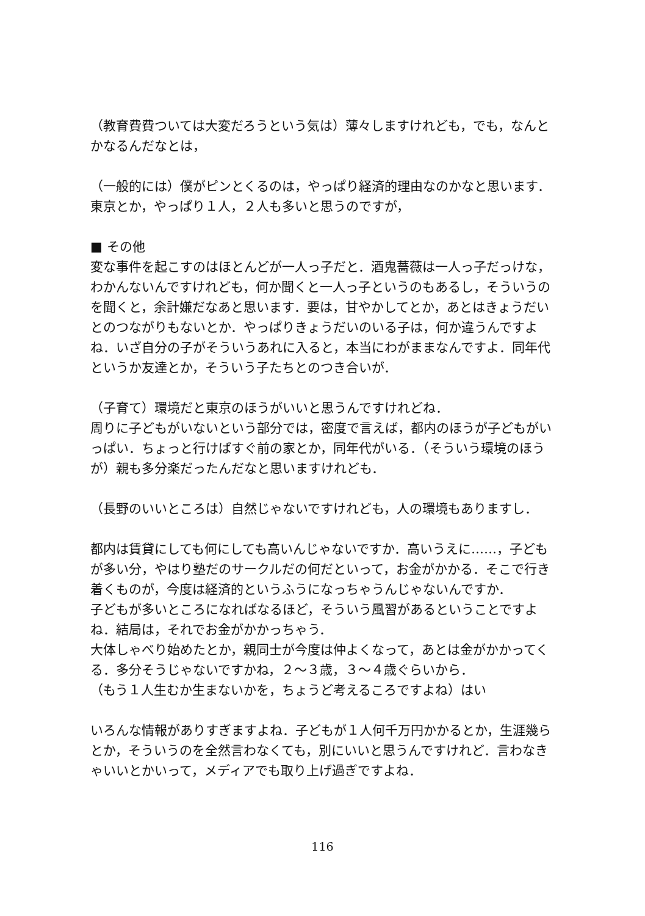（教育費費ついては大変だろうという気は）薄々しますけれども，でも，なんとかなるんだなとは，
（一般的には）僕がピンとくるのは，やっぱり経済的理由なのかなと思います．東京とか，やっぱり１人，２人も多いと思うのですが，
■ その他
変な事件を起こすのはほとんどが一人っ子だと．酒鬼薔薇は一人っ子だっけな，わかんないんですけれども，何か聞くと一人っ子というのもあるし，そういうのを聞くと，余計嫌だなあと思います．要は，甘やかしてとか，あとはきょうだいとのつながりもないとか．やっぱりきょうだいのいる子は，何か違うんですよね．いざ自分の子がそういうあれに入ると，本当にわがままなんですよ．同年代というか友達とか，そういう子たちとのつき合いが．
（子育て）環境だと東京のほうがいいと思うんですけれどね．
周りに子どもがいないという部分では，密度で言えば，都内のほうが子どもがいっぱい．ちょっと行けばすぐ前の家とか，同年代がいる．（そういう環境のほうが）親も多分楽だったんだなと思いますけれども．
（長野のいいところは）自然じゃないですけれども，人の環境もありますし．
都内は賃貸にしても何にしても高いんじゃないですか．高いうえに……，子どもが多い分，やはり塾だのサークルだの何だといって，お金がかかる．そこで行き着くものが，今度は経済的というふうになっちゃうんじゃないんですか．
子どもが多いところになればなるほど，そういう風習があるということですよね．結局は，それでお金がかかっちゃう．
大体しゃべり始めたとか，親同士が今度は仲よくなって，あとは金がかかってくる．多分そうじゃないですかね，２～３歳，３～４歳ぐらいから．
（もう１人生むか生まないかを，ちょうど考えるころですよね）はい
いろんな情報がありすぎますよね．子どもが１人何千万円かかるとか，生涯幾らとか，そういうのを全然言わなくても，別にいいと思うんですけれど．言わなきゃいいとかいって，メディアでも取り上げ過ぎですよね．
116